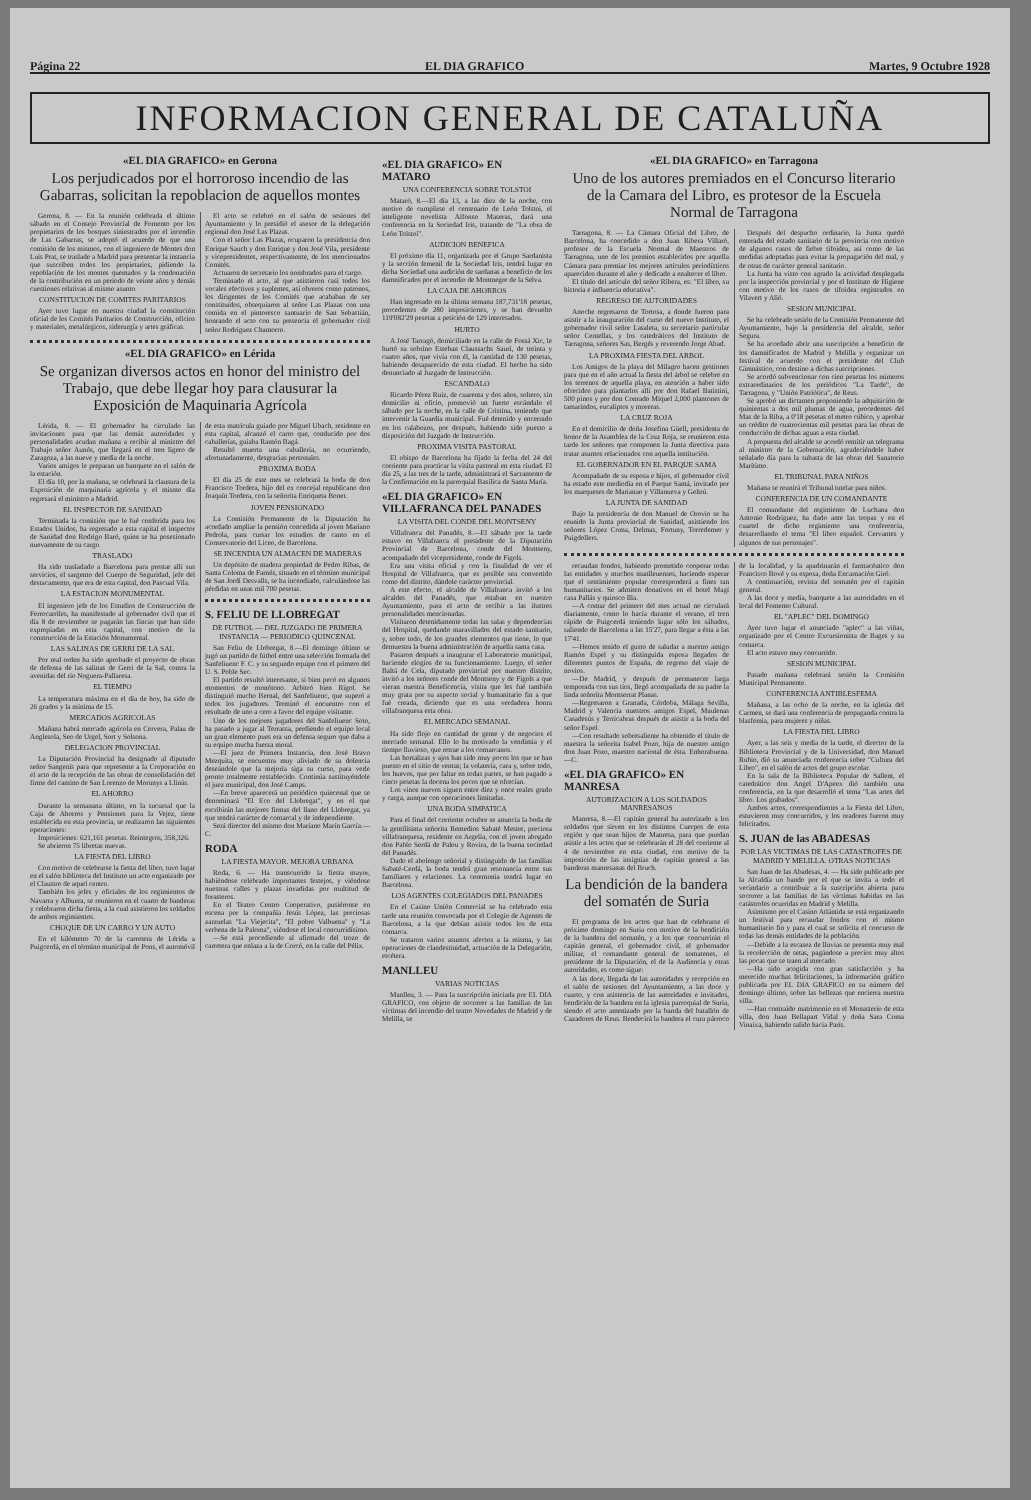Página 22 EL DIA GRAFICO Martes, 9 Octubre 1928
INFORMACION GENERAL DE CATALUÑA
«EL DIA GRAFICO» en Gerona
Los perjudicados por el horroroso incendio de las Gabarras, solicitan la repoblacion de aquellos montes
Gerona, 8. — En la reunión celebrada el último sábado en el Consejo Provincial de Fomento por los propietarios de los bosques siniestrados por el incendio de Las Gabarras, se adoptó el acuerdo de que una comisión de los mismos, con el ingeniero de Montes don Luis Prat, se traslade a Madrid para presentar la instancia que suscriben todos los propietarios, pidiendo la repoblación de los montes quemados y la condonación de la contribución en un período de veinte años y demás cuestiones relativas al mismo asunto.
CONSTITUCION DE COMITES PARITARIOS
Ayer tuvo lugar en nuestra ciudad la constitución oficial de los Comités Paritarios de Construcción, oficios y materiales, metalúrgicos, siderurgía y artes gráficas.
El acto se celebró en el salón de sesiones del Ayuntamiento y lo presidió el asesor de la delegación regional don José Las Plazas.
Con el señor Las Plazas, ocuparon la presidencia don Enrique Sauch y don Enrique y don José Vila, presidente y vicepresidentes, respectivamente, de los mencionados Comités.
Actuaron de secretario los nombrados para el cargo.
Terminado el acto, al que asistieron casi todos los vocales efectivos y suplentes, así obreros como patronos, los dirigentes de los Comités que acababan de ser constituídos, obsequiaron al señor Las Plazas con una comida en el pintoresco santuario de San Sebastián, honrando el acto con su presencia el gobernador civil señor Rodríguez Chamorro.
«EL DIA GRAFICO» en Lérida
Se organizan diversos actos en honor del ministro del Trabajo, que debe llegar hoy para clausurar la Exposición de Maquinaria Agrícola
Lérida, 8. — El gobernador ha circulado las invitaciones para que las demás autoridades y personalidades acudan mañana a recibir al ministro del Trabajo señor Aunós, que llegará en el tren ligero de Zaragoza, a las nueve y media de la noche.
Varios amigos le preparan un banquete en el salón de la estación.
El día 10, por la mañana, se celebrará la clausura de la Exposición de maquinaria agrícola y el mismo día regresará el ministro a Madrid.
EL INSPECTOR DE SANIDAD
Terminada la comisión que le fué conferida para los Estados Unidos, ha regresado a esta capital el inspector de Sanidad don Rodrigo Baró, quien se ha posesionado nuevamente de su cargo.
TRASLADO
Ha sido trasladado a Barcelona para prestar allí sus servicios, el sargento del Cuerpo de Seguridad, jefe del destacamento, que era de esta capital, don Pascual Vila.
LA ESTACION MONUMENTAL
El ingeniero jefe de los Estudios de Construcción de Ferrocarriles, ha manifestado al gobernador civil que el día 8 de noviembre se pagarán las fincas que han sido expropiadas en esta capital, con motivo de la construcción de la Estación Monumental.
LAS SALINAS DE GERRI DE LA SAL
Por real orden ha sido aprobado el proyecto de obras de defensa de las salinas de Gerri de la Sal, contra la avenidas del río Noguera-Pallaresa.
EL TIEMPO
La temperatura máxima en el día de hoy, ha sido de 26 grados y la mínima de 15.
MERCADOS AGRICOLAS
Mañana habrá mercado agrícola en Cervera, Palau de Anglesola, Seo de Urgel, Sort y Solsona.
DELEGACION PROVINCIAL
La Diputación Provincial ha designado al diputado señor Sangenís para que represente a la Corporación en el acto de la recepción de las obras de consolidación del firme del camino de San Lorenzo de Morunys a Llinás.
EL AHORRO
Durante la semanana último, en la sucursal que la Caja de Ahorros y Pensiones para la Vejez, tiene establecida en esta provincia, se realizaron las siguientes operaciones:
Imposiciones: 621,161 pesetas. Reintegros, 358,326.
Se abrieron 75 libretas nuevas.
LA FIESTA DEL LIBRO
Con motivo de celebrarse la fiesta del libro, tuvo lugar en el salón biblioteca del Instituto un acto organizado por el Claustro de aquel centro.
También los jefes y oficiales de los regimientos de Navarra y Albuera, se reunieron en el cuarto de banderas y celebraron dicha fiesta, a la cual asistieron los soldados de ambos regimientos.
CHOQUE DE UN CARRO Y UN AUTO
En el kilómetro 70 de la carretera de Lérida a Puigcerdá, en el término municipal de Pons, el automóvil de esta matrícula guiado por Miguel Ubach, residente en esta capital, alcanzó el carro que, conducido por dos caballerías, guiaba Ramón Bagá.
Resultó muerta una caballería, no ocurriendo, afortunadamente, desgracias personales.
PROXIMA BODA
El día 25 de este mes se celebrará la boda de don Francisco Tordera, hijo del ex concejal republicano don Joaquín Tordera, con la señorita Enriqueta Bonet.
JOVEN PENSIONADO
La Comisión Permanente de la Diputación ha acordado ampliar la pensión concedida al joven Mariano Pedrola, para cursar los estudios de canto en el Conservatorio del Liceo, de Barcelona.
SE INCENDIA UN ALMACEN DE MADERAS
Un depósito de madera propiedad de Pedro Ribas, de Santa Coloma de Farnés, situado en el término municipal de San Jordi Desvalls, se ha incendiado, calculándose las pérdidas en unas mil 700 pesetas.
S. FELIU DE LLOBREGAT
DE FUTBOL — DEL JUZGADO DE PRIMERA INSTANCIA — PERIODICO QUINCENAL
San Feliu de Llobregat, 8.—El domingo último se jugó un partido de fútbol entre una selección formada del Sanfeliuenc F. C. y su segundo equipo con el primero del U. S. Poble Sec.
El partido resultó interesante, si bien pecó en algunos momentos de monótono. Arbitró bien Rigol. Se distinguió mucho Bernal, del Sanfeliuenc, que superó a todos los jugadores. Terminó el encuentro con el resultado de uno a cero a favor del equipo visitante.
Uno de los mejores jugadores del Sanfeliuenc Soto, ha pasado a jugar al Terrassa, perdiendo el equipo local un gran elemento pues era un defensa seguro que daba a su equipo mucha fuerza moral.
—El juez de Primera Instancia, don José Bravo Mezquita, se encuentra muy aliviado de su dolencia deseándole que la mejoría siga su curso, para verle pronto totalmente restablecido. Continúa sustituyéndole el juez municipal, don José Camps.
—En breve aparecerá un periódico quincenal que se denominará "El Eco del Llobregat", y en el que escribirán las mejores firmas del llano del Llobregat, ya que tendrá carácter de comarcal y de independiente.
Será director del mismo don Mariano Marín García.—C.
RODA
LA FIESTA MAYOR. MEJORA URBANA
Roda, 6. — Ha transcurrido la fiesta mayor, habiéndose celebrado importantes festejos, y viéndose nuestras calles y plazas invadidas por multitud de forasteros.
En el Teatro Centro Cooperativo, pusiéronse en escena por la compañía Jesús López, las preciosas zarzuelas "La Viejecita", "El pobre Valbuena" y "La verbena de la Paloma", viéndose el local concurridísimo.
—Se está procediendo al afirmado del trozo de carretera que enlaza a la de Corcó, en la calle del Pélix.
«EL DIA GRAFICO» EN MATARO
UNA CONFERENCIA SOBRE TOLSTOI
Mataró, 8.—El día 13, a las diez de la noche, con motivo de cumplirse el centenario de León Tolstoi, el inteligente novelista Alfonso Maseras, dará una conferencia en la Sociedad Iris, tratando de "La obra de León Tolstoi".
AUDICION BENEFICA
El próximo día 11, organizada por el Grupo Sardanista y la sección femenil de la Sociedad Iris, tendrá lugar en dicha Sociedad una audición de sardanas a beneficio de los damnificados por el incendio de Montnegre de la Selva.
LA CAJA DE AHORROS
Han ingresado en la última semana 187,731'18 pesetas, procedentes de 280 imposiciones, y se han devuelto 119'082'29 pesetas a petición de 129 interesados.
HURTO
A José Tarragó, domiciliado en la calle de Fossá Xic, le hurtó su sobrino Esteban Claussachs Saurí, de treinta y cuatro años, que vivía con él, la cantidad de 130 pesetas, habiendo desaparecido de esta ciudad. El hecho ha sido denunciado al Juzgado de Instrucción.
ESCANDALO
Ricardo Pérez Ruiz, de cuarenta y dos años, soltero, sin domicilio ni oficio, promovió un fuerte escándalo el sábado por la noche, en la calle de Cristina, teniendo que intervenir la Guardia municipal. Fué detenido y encerrado en los calabozos, por después, habiendo sido puesto a disposición del Juzgado de Instrucción.
PROXIMA VISITA PASTORAL
El obispo de Barcelona ha fijado la fecha del 24 del corriente para practicar la visita pastoral en esta ciudad. El día 25, a las tres de la tarde, administrará el Sacramento de la Confirmación en la parroquial Basílica de Santa María.
«EL DIA GRAFICO» EN VILLAFRANCA DEL PANADES
LA VISITA DEL CONDE DEL MONTSENY
Villafranca del Panadés, 8.—El sábado por la tarde estuvo en Villafranca el presidente de la Diputación Provincial de Barcelona, conde del Montseny, acompañado del vicepresidente, conde de Figols.
Era una visita oficial y con la finalidad de ver el Hospital de Villafranca, que es posible sea convertido como del distrito, dándole carácter provincial.
A este efecto, el alcalde de Villafranca invitó a los alcaldes del Panadés, que estaban en nuestro Ayuntamiento, para el acto de recibir a las ilustres personalidades mencionadas.
Visitaron detenidamente todas las salas y dependencias del Hospital, quedando maravillados del estado sanitario, y, sobre todo, de los grandes elementos que tiene, lo que demuestra la buena administración de aquella santa casa.
Pasaron después a inaugurar el Laboratorio municipal, haciendo elogios de su funcionamiento. Luego, el señor Baltá de Cela, diputado provincial por nuestro distrito, invitó a los señores conde del Montseny y de Figols a que vieran nuestra Beneficencia, visita que les fué también muy grata por su aspecto social y humanitario fin a que fué creada, diciendo que es una verdadera honra villafranquesa esta obra.
EL MERCADO SEMANAL
Ha sido flojo en cantidad de gente y de negocios el mercado semanal. Ello lo ha motivado la vendimia y el tiempo lluvioso, que retrae a los comarcanos.
Las hortalizas y ajos han sido muy pocos los que se han puesto en el sitio de ventas; la volatería, cara y, sobre todo, los huevos, que por faltar en todas partes, se han pagado a cinco pesetas la docena los pocos que se ofrecían.
Los vinos nuevos siguen entre diez y once reales grado y carga, aunque con operaciones limitadas.
UNA BODA SIMPATICA
Para el final del corriente octubre se anuncia la boda de la gentilísima señorita Remedios Sabaté Mestre, preciosa villafranquesa, residente en Argelia, con el joven abogado don Pablo Serdá de Palou y Rovira, de la buena sociedad del Panadés.
Dado el abolengo señorial y distinguido de las familias Sabaté-Cerdá, la boda tendrá gran resonancia entre sus familiares y relaciones. La ceremonia tendrá lugar en Barcelona.
LOS AGENTES COLEGIADOS DEL PANADES
En el Casino Unión Comercial se ha celebrado esta tarde una reunión convocada por el Colegio de Agentes de Barcelona, a la que debían asistir todos los de esta comarca.
Se trataron varios asuntos afectos a la misma, y las operaciones de clandestinidad, actuación de la Delegación, etcétera.
MANLLEU
VARIAS NOTICIAS
Manlleu, 3. — Para la suscripción iniciada por EL DIA GRAFICO, con objeto de socorrer a las familias de las víctimas del incendio del teatro Novedades de Madrid y de Melilla, se
«EL DIA GRAFICO» en Tarragona
Uno de los autores premiados en el Concurso literario de la Camara del Libro, es protesor de la Escuela Normal de Tarragona
Tarragona, 8. — La Cámara Oficial del Libro, de Barcelona, ha concedido a don Juan Ribera Villaró, profesor de la Escuela Normal de Maestros de Tarragona, uno de los premios establecidos por aquella Cámara para premiar los mejores artículos periodísticos aparecidos durante el año y dedicado a enaltecer el libro.
El título del artículo del señor Ribera, es: "El libro, su historia e influencia educativa".
REGRESO DE AUTORIDADES
Anoche regresaron de Tortosa, a donde fueron para asistir a la inauguración del curso del nuevo Instituto, el gobernador civil señor Lasaleta, su secretario particular señor Centellas, y los catedráticos del Instituto de Tarragona, señores Sas, Bergés y reverendo Jorge Abad.
LA PROXIMA FIESTA DEL ARBOL
Los Amigos de la playa del Milagro hacen gestiones para que en el año actual la fiesta del árbol se celebre en los terrenos de aquella playa, en atención a haber sido ofrecidos para plantarlos allí por don Rafael Batistini, 500 pinos y por don Conrado Miquel 2,000 plantones de tamarindos, eucaliptos y moreras.
LA CRUZ ROJA
En el domicilio de doña Josefina Güell, presidenta de honor de la Asamblea de la Cruz Roja, se reunieron esta tarde los señores que componen la Junta directiva para tratar asuntos relacionados con aquella institución.
EL GOBERNADOR EN EL PARQUE SAMA
Acompañado de su esposa e hijos, el gobernador civil ha estado este mediodía en el Parque Samá, invitado por los marqueses de Marianao y Villanueva y Geltrú.
LA JUNTA DE SANIDAD
Bajo la presidencia de don Manuel de Orovio se ha reunido la Junta provincial de Sanidad, asistiendo los señores López Coma, Delmas, Fortuny, Torredemer y Puigdollers.
Después del despacho ordinario, la Junta quedó enterada del estado sanitario de la provincia con motivo de algunos casos de fiebre tifoidea, así como de las medidas adoptadas para evitar la propagación del mal, y de otras de carácter general sanitario.
La Junta ha visto con agrado la actividad desplegada por la inspección provincial y por el Instituto de Higiene con motivo de los casos de tifoidea registrados en Vilavert y Alió.
SESION MUNICIPAL
Se ha celebrado sesión de la Comisión Permanente del Ayuntamiento, bajo la presidencia del alcalde, señor Segura.
Se ha acordado abrir una suscripción a beneficio de los damnificados de Madrid y Melilla y organizar un festival de acuerdo con el presidente del Club Gimnástico, con destino a dichas suscripciones.
Se acordó subvencionar con cien pesetas los números extraordinarios de los periódicos "La Tarde", de Tarragona, y "Unión Patriótica", de Reus.
Se aprobó un dictamen proponiendo la adquisición de quinientas a dos mil plumas de agua, procedentes del Mas de la Riba, a 0'18 pesetas el metro cúbico, y aprobar un crédito de cuatrocientas mil pesetas para las obras de conducción de dichas aguas a esta ciudad.
A propuesta del alcalde se acordó remitir un telegrama al ministro de la Gobernación, agradeciéndole haber señalado día para la subasta de las obras del Sanatorio Marítimo.
EL TRIBUNAL PARA NIÑOS
Mañana se reunirá el Tribunal tutelar para niños.
CONFERENCIA DE UN COMANDANTE
El comandante del regimiento de Luchana don Antonio Rodríguez, ha dado ante las tropas y en el cuartel de dicho regimiento una conferencia, desarrollando el tema "El libro español. Cervantes y algunos de sus personajes".
recaudan fondos, habiendo prometido cooperar todas las entidades y muchos manlleuenses, haciendo esperar que el sentimiento popular corresponderá a fines tan humanitarios. Se admiten donativos en el hotel Magí casa Pallás y quiosco Illa.
—A contar del primero del mes actual no circulará diariamente, como lo hacía durante el verano, el tren rápido de Puigcerdá teniendo lugar sólo los sábados, saliendo de Barcelona a las 15'27, para llegar a ésta a las 17'41.
—Hemos tenido el gusto de saludar a nuestro amigo Ramón Espel y su distinguida esposa llegados de diferentes puntos de España, de regreso del viaje de novios.
—De Madrid, y después de permanecer larga temporada con sus tíos, llegó acompañada de su padre la linda señorita Montserrat Planas.
—Regresaron a Granada, Córdoba, Málaga Sevilla, Madrid y Valencia nuestros amigos Espel, Maulenas Casadesús y Terricabras después de asistir a la boda del señor Espel.
—Con resultado sobresaliente ha obtenido el título de maestra la señorita Isabel Pozo, hija de nuestro amigo don Juan Pozo, maestro nacional de ésta. Enhorabuena.—C.
«EL DIA GRAFICO» EN MANRESA
AUTORIZACION A LOS SOLDADOS MANRESANOS
Manresa, 8.—El capitán general ha autorizado a los soldados que sirven en los distintos Cuerpos de esta región y que sean hijos de Manresa, para que puedan asistir a los actos que se celebrarán el 28 del corriente al 4 de noviembre en esta ciudad, con motivo de la imposición de las insignias de capitán general a las banderas manresanas del Bruch.
La bendición de la bandera del somatén de Suria
El programa de los actos que han de celebrarse el próximo domingo en Suria con motivo de la bendición de la bandera del somatén, y a los que concurrirán el capitán general, el gobernador civil, el gobernador militar, el comandante general de somatenes, el presidente de la Diputación, el de la Audiencia y otras autoridades, es como sigue:
A las doce, llegada de las autoridades y recepción en el salón de sesiones del Ayuntamiento, a las doce y cuarto, y con asistencia de las autoridades e invitados, bendición de la bandera en la iglesia parroquial de Suria, siendo el acto amenizado por la banda del batallón de Cazadores de Reus. Bendecirá la bandera el cura párroco de la localidad, y la apadrinarán el farmacéutico don Francisco Bové y su esposa, doña Encarnación Giró.
A continuación, revista del somatén por el capitán general.
A las doce y media, banquete a las autoridades en el local del Fomento Cultural.
EL "APLEC" DEL DOMINGO
Ayer tuvo lugar el anunciado "aplec" a las viñas, organizado por el Centro Excursionista de Bages y su comarca.
El acto estuvo muy concurrido.
SESION MUNICIPAL
Pasado mañana celebrará sesión la Comisión Municipal Permanente.
CONFERENCIA ANTIBLESFEMA
Mañana, a las ocho de la noche, en la iglesia del Carmen, se dará una conferencia de propaganda contra la blasfemia, para mujeres y niñas.
LA FIESTA DEL LIBRO
Ayer, a las seis y media de la tarde, el director de la Biblioteca Provincial y de la Universidad, don Manuel Rubio, dió su anunciada conferencia sobre "Cultura del Libro", en el salón de actos del grupo escolar.
En la sala de la Biblioteca Popular de Sallent, el catedrático don Angel D'Apeex dió también una conferencia, en la que desarrolló el tema "Las artes del libro. Los grabados".
Ambos actos, correspondientes a la Fiesta del Libro, estuvieron muy concurridos, y los oradores fueron muy felicitados.
S. JUAN de las ABADESAS
POR LAS VICTIMAS DE LAS CATASTROFES DE MADRID Y MELILLA. OTRAS NOTICIAS
San Juan de las Abadesas, 4. — Ha sido publicado por la Alcaldía un bando por el que se invita a todo el vecindario a contribuir a la suscripción abierta para socorrer a las familias de las víctimas habidas en las catástrofes ocurridas en Madrid y Melilla.
Asimismo por el Casino Atlántida se está organizando un festival para recaudar fondos con el mismo humanitario fin y para el cual se solicita el concurso de todas las demás entidades de la población.
—Debido a la escasez de lluvias se presenta muy mal la recolección de setas, pagándose a precios muy altos las pocas que se traen al mercado.
—Ha sido acogida con gran satisfacción y ha merecido muchas felicitaciones, la información gráfico publicada por EL DIA GRAFICO en su número del domingo último, sobre las bellezas que encierra nuestra villa.
—Han contraído matrimonio en el Monasterio de esta villa, don Juan Bellapart Vidal y doña Sara Coma Vinaixa, habiendo salido hacia París.